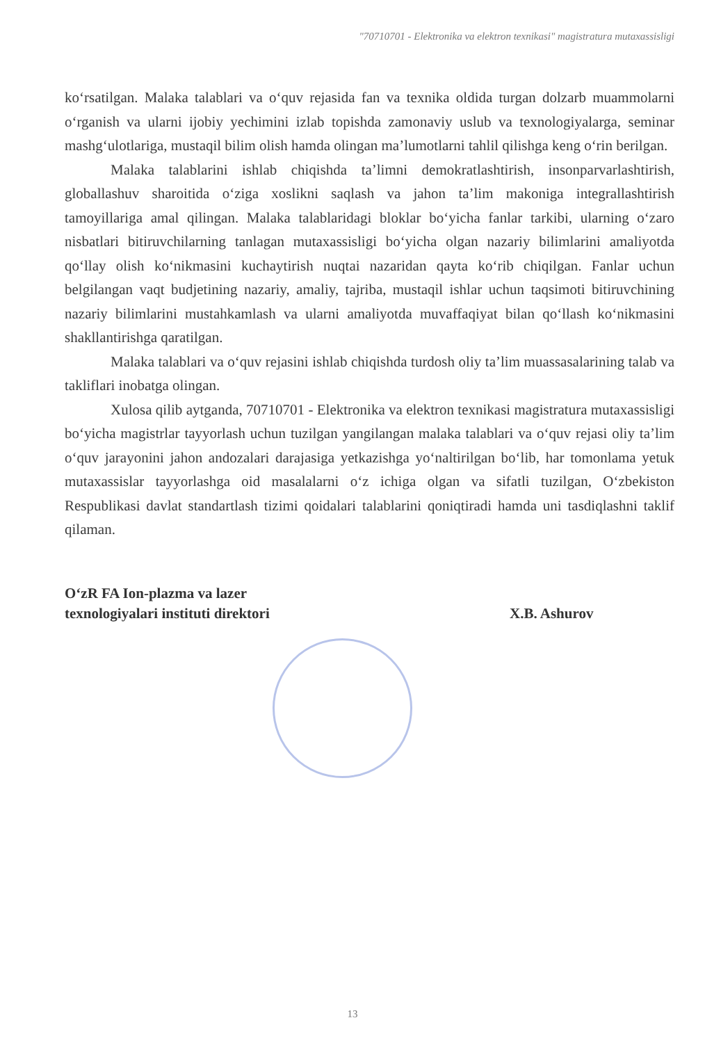"70710701 - Elektronika va elektron texnikasi" magistratura mutaxassisligi
ko‘rsatilgan. Malaka talablari va o‘quv rejasida fan va texnika oldida turgan dolzarb muammolarni o‘rganish va ularni ijobiy yechimini izlab topishda zamonaviy uslub va texnologiyalarga, seminar mashg‘ulotlariga, mustaqil bilim olish hamda olingan ma’lumotlarni tahlil qilishga keng o‘rin berilgan.
Malaka talablarini ishlab chiqishda ta’limni demokratlashtirish, insonparvarlashtirish, globallashuv sharoitida o‘ziga xoslikni saqlash va jahon ta’lim makoniga integrallashtirish tamoyillariga amal qilingan. Malaka talablaridagi bloklar bo‘yicha fanlar tarkibi, ularning o‘zaro nisbatlari bitiruvchilarning tanlagan mutaxassisligi bo‘yicha olgan nazariy bilimlarini amaliyotda qo‘llay olish ko‘nikmasini kuchaytirish nuqtai nazaridan qayta ko‘rib chiqilgan. Fanlar uchun belgilangan vaqt budjetining nazariy, amaliy, tajriba, mustaqil ishlar uchun taqsimoti bitiruvchining nazariy bilimlarini mustahkamlash va ularni amaliyotda muvaffaqiyat bilan qo‘llash ko‘nikmasini shakllantirishga qaratilgan.
Malaka talablari va o‘quv rejasini ishlab chiqishda turdosh oliy ta’lim muassasalarining talab va takliflari inobatga olingan.
Xulosa qilib aytganda, 70710701 - Elektronika va elektron texnikasi magistratura mutaxassisligi bo‘yicha magistrlar tayyorlash uchun tuzilgan yangilangan malaka talablari va o‘quv rejasi oliy ta’lim o‘quv jarayonini jahon andozalari darajasiga yetkazishga yo‘naltirilgan bo‘lib, har tomonlama yetuk mutaxassislar tayyorlashga oid masalalarni o‘z ichiga olgan va sifatli tuzilgan, O‘zbekiston Respublikasi davlat standartlash tizimi qoidalari talablarini qoniqtiradi hamda uni tasdiqlashni taklif qilaman.
O‘zR FA Ion-plazma va lazer
texnologiyalari instituti direktori
X.B. Ashurov
13